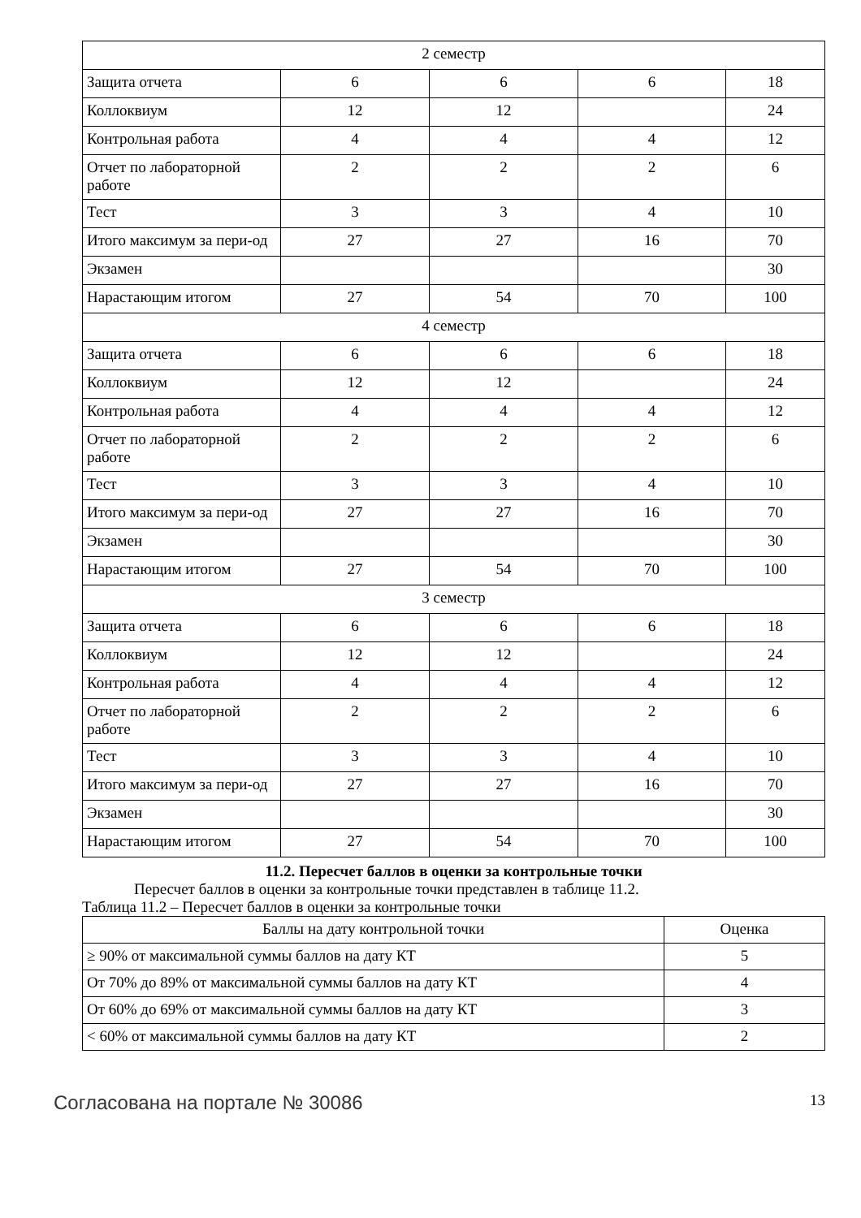| 2 семестр | | | | |
| Защита отчета | 6 | 6 | 6 | 18 |
| Коллоквиум | 12 | 12 | | 24 |
| Контрольная работа | 4 | 4 | 4 | 12 |
| Отчет по лабораторной работе | 2 | 2 | 2 | 6 |
| Тест | 3 | 3 | 4 | 10 |
| Итого максимум за пери-од | 27 | 27 | 16 | 70 |
| Экзамен | | | | 30 |
| Нарастающим итогом | 27 | 54 | 70 | 100 |
| 4 семестр | | | | |
| Защита отчета | 6 | 6 | 6 | 18 |
| Коллоквиум | 12 | 12 | | 24 |
| Контрольная работа | 4 | 4 | 4 | 12 |
| Отчет по лабораторной работе | 2 | 2 | 2 | 6 |
| Тест | 3 | 3 | 4 | 10 |
| Итого максимум за пери-од | 27 | 27 | 16 | 70 |
| Экзамен | | | | 30 |
| Нарастающим итогом | 27 | 54 | 70 | 100 |
| 3 семестр | | | | |
| Защита отчета | 6 | 6 | 6 | 18 |
| Коллоквиум | 12 | 12 | | 24 |
| Контрольная работа | 4 | 4 | 4 | 12 |
| Отчет по лабораторной работе | 2 | 2 | 2 | 6 |
| Тест | 3 | 3 | 4 | 10 |
| Итого максимум за пери-од | 27 | 27 | 16 | 70 |
| Экзамен | | | | 30 |
| Нарастающим итогом | 27 | 54 | 70 | 100 |
11.2. Пересчет баллов в оценки за контрольные точки
Пересчет баллов в оценки за контрольные точки представлен в таблице 11.2.
Таблица 11.2 – Пересчет баллов в оценки за контрольные точки
| Баллы на дату контрольной точки | Оценка |
| --- | --- |
| ≥ 90% от максимальной суммы баллов на дату КТ | 5 |
| От 70% до 89% от максимальной суммы баллов на дату КТ | 4 |
| От 60% до 69% от максимальной суммы баллов на дату КТ | 3 |
| < 60% от максимальной суммы баллов на дату КТ | 2 |
Согласована на портале № 30086 13